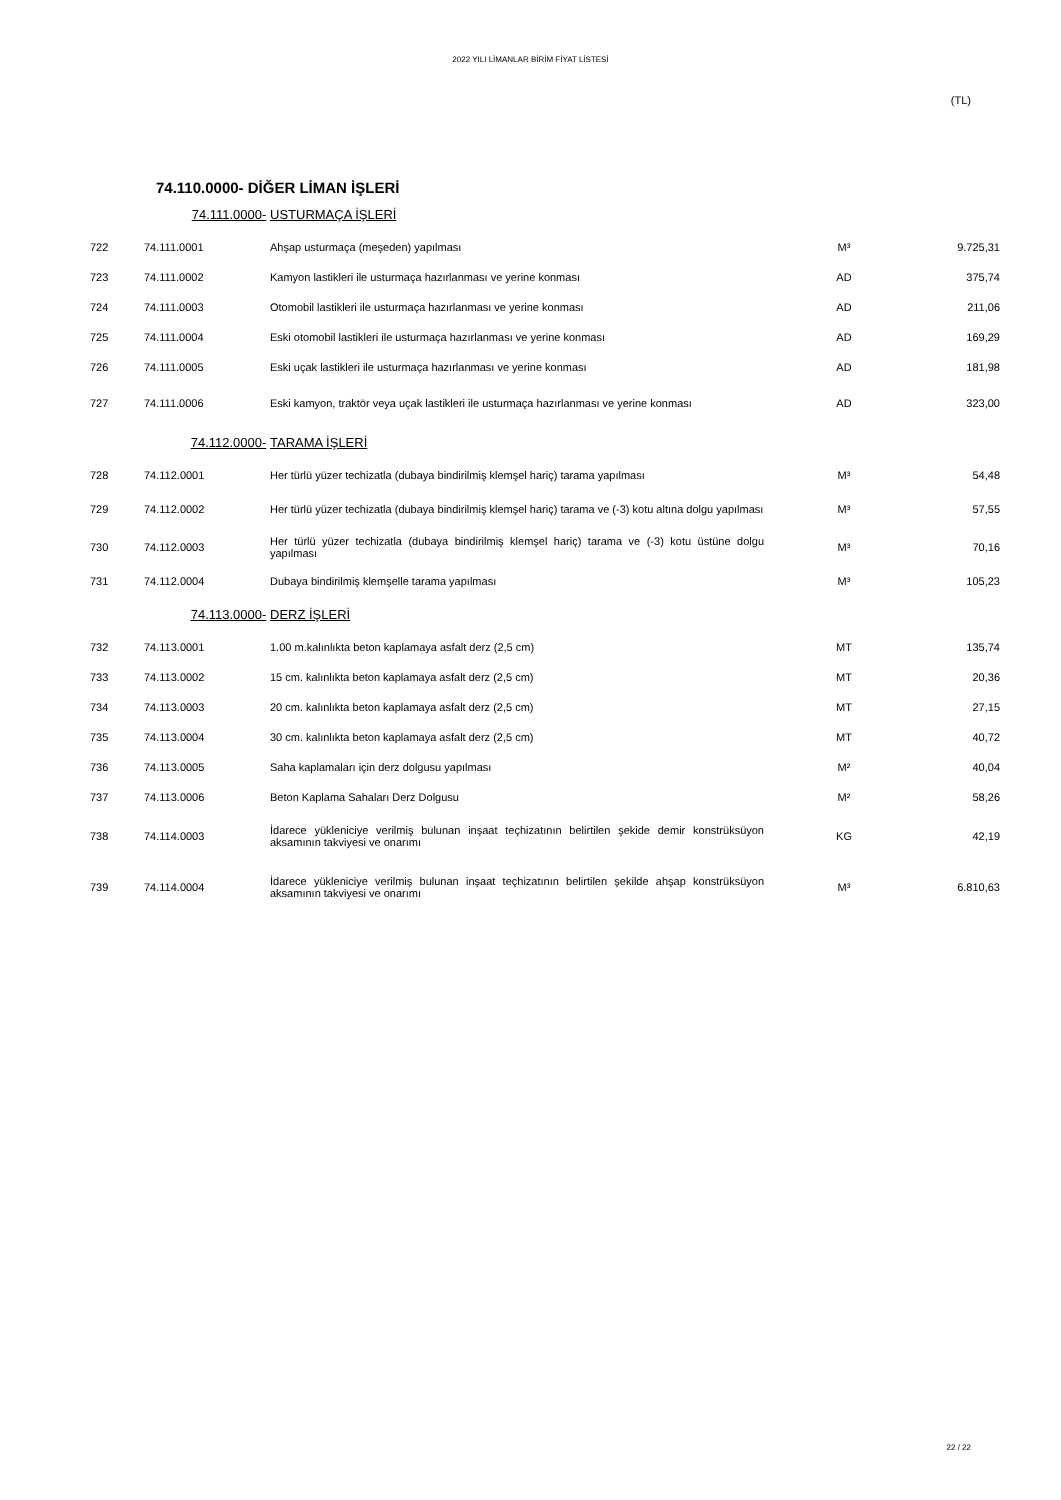2022 YILI LİMANLAR BİRİM FİYAT LİSTESİ
(TL)
74.110.0000- DİĞER LİMAN İŞLERİ
| | 74.111.0000- | USTURMAÇA İŞLERİ | | |
| 722 | 74.111.0001 | Ahşap usturmaça (meşeden) yapılması | M³ | 9.725,31 |
| 723 | 74.111.0002 | Kamyon lastikleri ile usturmaça hazırlanması ve yerine konması | AD | 375,74 |
| 724 | 74.111.0003 | Otomobil lastikleri ile usturmaça hazırlanması ve yerine konması | AD | 211,06 |
| 725 | 74.111.0004 | Eski otomobil lastikleri ile usturmaça hazırlanması ve yerine konması | AD | 169,29 |
| 726 | 74.111.0005 | Eski uçak lastikleri ile usturmaça hazırlanması ve yerine konması | AD | 181,98 |
| 727 | 74.111.0006 | Eski kamyon, traktör veya uçak lastikleri ile usturmaça hazırlanması ve yerine konması | AD | 323,00 |
| | 74.112.0000- | TARAMA İŞLERİ | | |
| 728 | 74.112.0001 | Her türlü yüzer techizatla (dubaya bindirilmiş klemşel hariç) tarama yapılması | M³ | 54,48 |
| 729 | 74.112.0002 | Her türlü yüzer techizatla (dubaya bindirilmiş klemşel hariç) tarama ve (-3) kotu altına dolgu yapılması | M³ | 57,55 |
| 730 | 74.112.0003 | Her türlü yüzer techizatla (dubaya bindirilmiş klemşel hariç) tarama ve (-3) kotu üstüne dolgu yapılması | M³ | 70,16 |
| 731 | 74.112.0004 | Dubaya bindirilmiş klemşelle tarama yapılması | M³ | 105,23 |
| | 74.113.0000- | DERZ İŞLERİ | | |
| 732 | 74.113.0001 | 1.00 m.kalınlıkta beton kaplamaya asfalt derz (2,5 cm) | MT | 135,74 |
| 733 | 74.113.0002 | 15 cm. kalınlıkta beton kaplamaya asfalt derz (2,5 cm) | MT | 20,36 |
| 734 | 74.113.0003 | 20 cm. kalınlıkta beton kaplamaya asfalt derz (2,5 cm) | MT | 27,15 |
| 735 | 74.113.0004 | 30 cm. kalınlıkta beton kaplamaya asfalt derz (2,5 cm) | MT | 40,72 |
| 736 | 74.113.0005 | Saha kaplamaları için derz dolgusu yapılması | M² | 40,04 |
| 737 | 74.113.0006 | Beton Kaplama Sahaları Derz Dolgusu | M² | 58,26 |
| 738 | 74.114.0003 | İdarece yükleniciye verilmiş bulunan inşaat teçhizatının belirtilen şekide demir konstrüksüyon aksamının takviyesi ve onarımı | KG | 42,19 |
| 739 | 74.114.0004 | İdarece yükleniciye verilmiş bulunan inşaat teçhizatının belirtilen şekilde ahşap konstrüksüyon aksamının takviyesi ve onarımı | M³ | 6.810,63 |
22 / 22